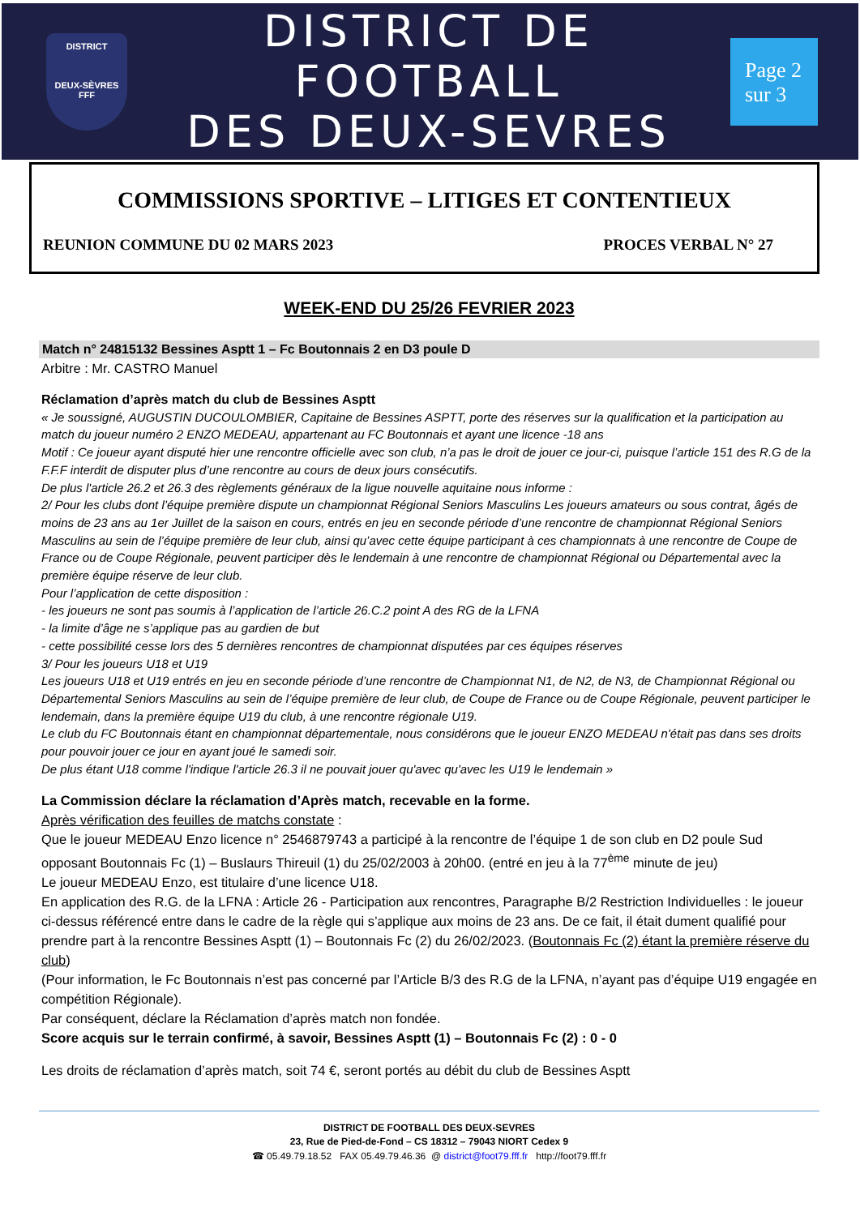DISTRICT
DEUX-SÈVRES
FFF
DISTRICT DE FOOTBALL
DES DEUX-SEVRES
Page 2
sur 3
COMMISSIONS SPORTIVE – LITIGES ET CONTENTIEUX
REUNION COMMUNE DU 02 MARS 2023 PROCES VERBAL N° 27
WEEK-END DU 25/26 FEVRIER 2023
Match n° 24815132 Bessines Asptt 1 – Fc Boutonnais 2 en D3 poule D
Arbitre : Mr. CASTRO Manuel
Réclamation d’après match du club de Bessines Asptt
« Je soussigné, AUGUSTIN DUCOULOMBIER, Capitaine de Bessines ASPTT, porte des réserves sur la qualification et la participation au match du joueur numéro 2 ENZO MEDEAU, appartenant au FC Boutonnais et ayant une licence -18 ans
Motif : Ce joueur ayant disputé hier une rencontre officielle avec son club, n’a pas le droit de jouer ce jour-ci, puisque l’article 151 des R.G de la F.F.F interdit de disputer plus d’une rencontre au cours de deux jours consécutifs.
De plus l'article 26.2 et 26.3 des règlements généraux de la ligue nouvelle aquitaine nous informe :
2/ Pour les clubs dont l’équipe première dispute un championnat Régional Seniors Masculins Les joueurs amateurs ou sous contrat, âgés de moins de 23 ans au 1er Juillet de la saison en cours, entrés en jeu en seconde période d’une rencontre de championnat Régional Seniors Masculins au sein de l’équipe première de leur club, ainsi qu’avec cette équipe participant à ces championnats à une rencontre de Coupe de France ou de Coupe Régionale, peuvent participer dès le lendemain à une rencontre de championnat Régional ou Départemental avec la première équipe réserve de leur club.
Pour l’application de cette disposition :
- les joueurs ne sont pas soumis à l’application de l’article 26.C.2 point A des RG de la LFNA
- la limite d’âge ne s’applique pas au gardien de but
- cette possibilité cesse lors des 5 dernières rencontres de championnat disputées par ces équipes réserves
3/ Pour les joueurs U18 et U19
Les joueurs U18 et U19 entrés en jeu en seconde période d’une rencontre de Championnat N1, de N2, de N3, de Championnat Régional ou Départemental Seniors Masculins au sein de l’équipe première de leur club, de Coupe de France ou de Coupe Régionale, peuvent participer le lendemain, dans la première équipe U19 du club, à une rencontre régionale U19.
Le club du FC Boutonnais étant en championnat départementale, nous considérons que le joueur ENZO MEDEAU n'était pas dans ses droits pour pouvoir jouer ce jour en ayant joué le samedi soir.
De plus étant U18 comme l'indique l'article 26.3 il ne pouvait jouer qu'avec qu'avec les U19 le lendemain »
La Commission déclare la réclamation d’Après match, recevable en la forme.
Après vérification des feuilles de matchs constate :
Que le joueur MEDEAU Enzo licence n° 2546879743 a participé à la rencontre de l’équipe 1 de son club en D2 poule Sud opposant Boutonnais Fc (1) – Buslaurs Thireuil (1) du 25/02/2003 à 20h00. (entré en jeu à la 77<sup>ème</sup> minute de jeu)
Le joueur MEDEAU Enzo, est titulaire d’une licence U18.
En application des R.G. de la LFNA : Article 26 - Participation aux rencontres, Paragraphe B/2 Restriction Individuelles : le joueur ci-dessus référencé entre dans le cadre de la règle qui s’applique aux moins de 23 ans. De ce fait, il était dument qualifié pour prendre part à la rencontre Bessines Asptt (1) – Boutonnais Fc (2) du 26/02/2023. (Boutonnais Fc (2) étant la première réserve du club)
(Pour information, le Fc Boutonnais n’est pas concerné par l’Article B/3 des R.G de la LFNA, n’ayant pas d’équipe U19 engagée en compétition Régionale).
Par conséquent, déclare la Réclamation d’après match non fondée.
Score acquis sur le terrain confirmé, à savoir, Bessines Asptt (1) – Boutonnais Fc (2) : 0 - 0
Les droits de réclamation d’après match, soit 74 €, seront portés au débit du club de Bessines Asptt
DISTRICT DE FOOTBALL DES DEUX-SEVRES
23, Rue de Pied-de-Fond – CS 18312 – 79043 NIORT Cedex 9
☎ 05.49.79.18.52 FAX 05.49.79.46.36 @ district@foot79.fff.fr http://foot79.fff.fr